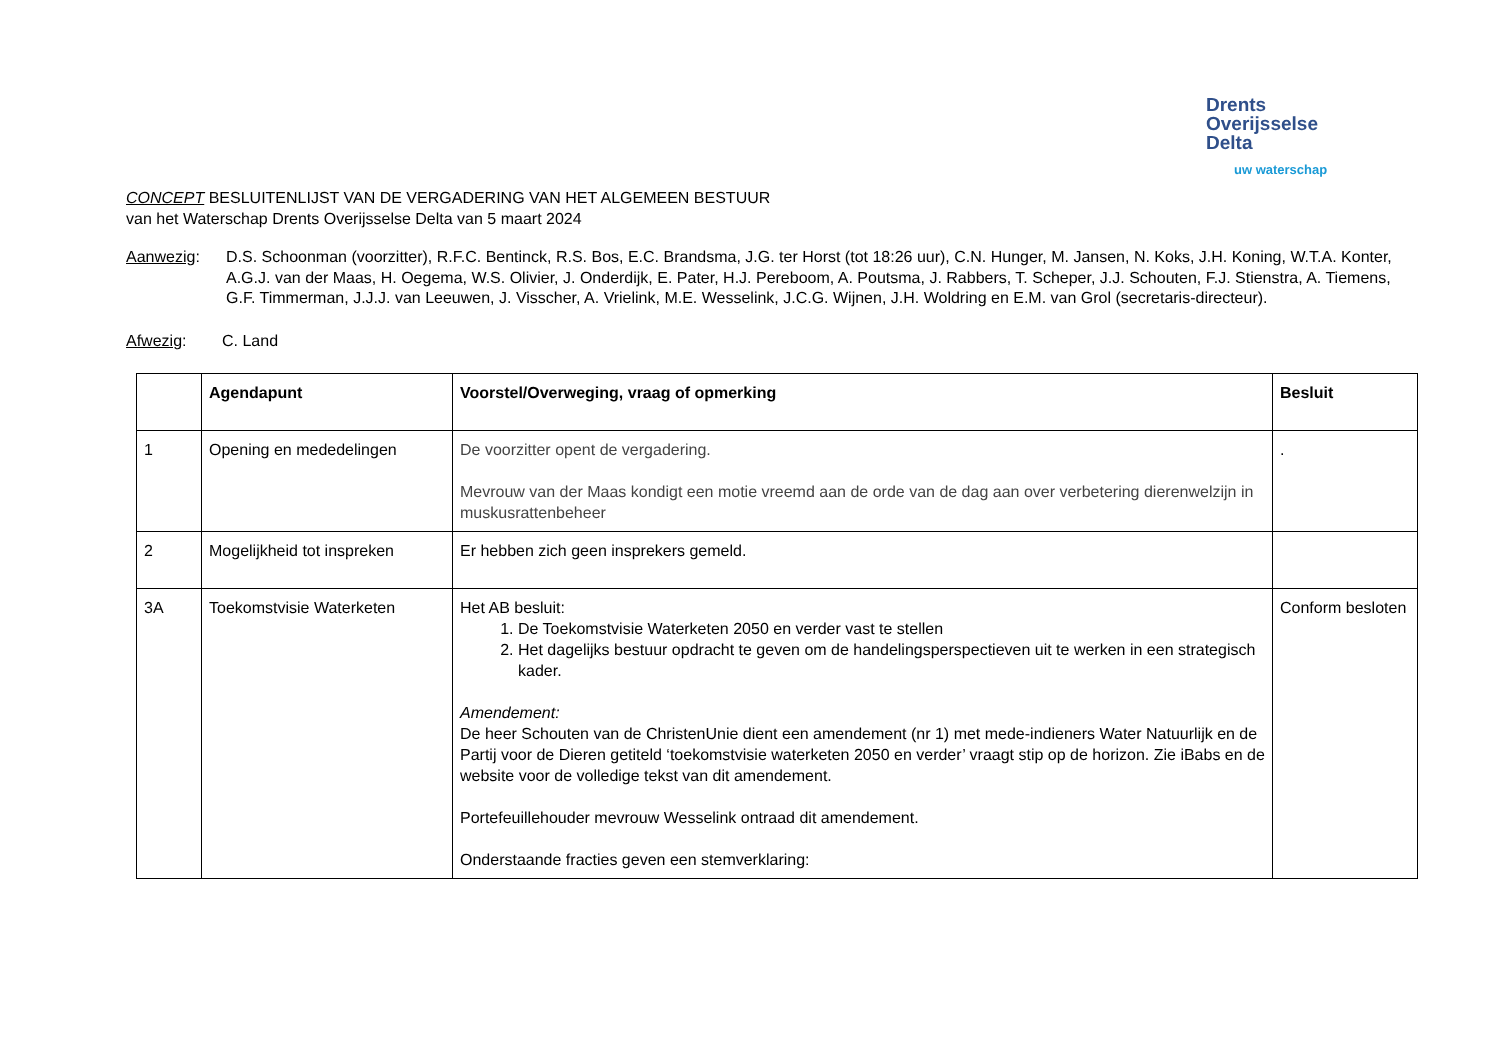Drents
Overijsselse
Delta
uw waterschap
CONCEPT BESLUITENLIJST VAN DE VERGADERING VAN HET ALGEMEEN BESTUUR
van het Waterschap Drents Overijsselse Delta van 5 maart 2024
Aanwezig: D.S. Schoonman (voorzitter), R.F.C. Bentinck, R.S. Bos, E.C. Brandsma, J.G. ter Horst (tot 18:26 uur), C.N. Hunger, M. Jansen, N. Koks, J.H. Koning, W.T.A. Konter, A.G.J. van der Maas, H. Oegema, W.S. Olivier, J. Onderdijk, E. Pater, H.J. Pereboom, A. Poutsma, J. Rabbers, T. Scheper, J.J. Schouten, F.J. Stienstra, A. Tiemens, G.F. Timmerman, J.J.J. van Leeuwen, J. Visscher, A. Vrielink, M.E. Wesselink, J.C.G. Wijnen, J.H. Woldring en E.M. van Grol (secretaris-directeur).
Afwezig: C. Land
| | Agendapunt | Voorstel/Overweging, vraag of opmerking | Besluit |
| --- | --- | --- | --- |
| 1 | Opening en mededelingen | De voorzitter opent de vergadering. Mevrouw van der Maas kondigt een motie vreemd aan de orde van de dag aan over verbetering dierenwelzijn in muskusrattenbeheer | . |
| 2 | Mogelijkheid tot inspreken | Er hebben zich geen insprekers gemeld. | |
| 3A | Toekomstvisie Waterketen | Het AB besluit: 1. De Toekomstvisie Waterketen 2050 en verder vast te stellen 2. Het dagelijks bestuur opdracht te geven om de handelingsperspectieven uit te werken in een strategisch kader. Amendement: De heer Schouten van de ChristenUnie dient een amendement (nr 1) met mede-indieners Water Natuurlijk en de Partij voor de Dieren getiteld ‘toekomstvisie waterketen 2050 en verder’ vraagt stip op de horizon. Zie iBabs en de website voor de volledige tekst van dit amendement. Portefeuillehouder mevrouw Wesselink ontraad dit amendement. Onderstaande fracties geven een stemverklaring: | Conform besloten |